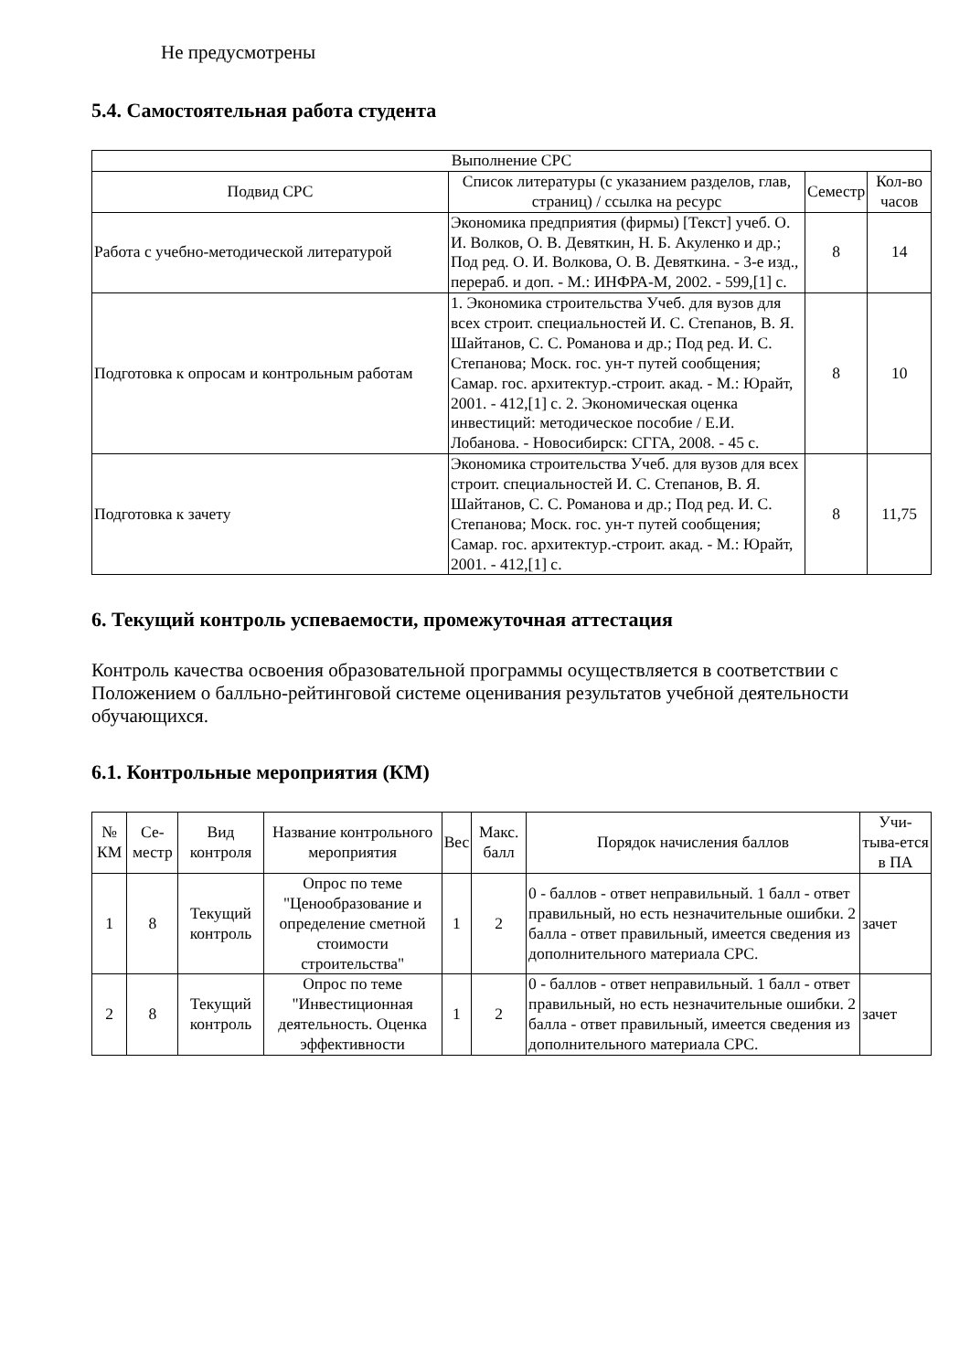Не предусмотрены
5.4. Самостоятельная работа студента
| Выполнение СРС | | | |
| --- | --- | --- | --- |
| Подвид СРС | Список литературы (с указанием разделов, глав, страниц) / ссылка на ресурс | Семестр | Кол-во часов |
| Работа с учебно-методической литературой | Экономика предприятия (фирмы) [Текст] учеб. О. И. Волков, О. В. Девяткин, Н. Б. Акуленко и др.; Под ред. О. И. Волкова, О. В. Девяткина. - 3-е изд., перераб. и доп. - М.: ИНФРА-М, 2002. - 599,[1] с. | 8 | 14 |
| Подготовка к опросам и контрольным работам | 1. Экономика строительства Учеб. для вузов для всех строит. специальностей И. С. Степанов, В. Я. Шайтанов, С. С. Романова и др.; Под ред. И. С. Степанова; Моск. гос. ун-т путей сообщения; Самар. гос. архитектур.-строит. акад. - М.: Юрайт, 2001. - 412,[1] с. 2. Экономическая оценка инвестиций: методическое пособие / Е.И. Лобанова. - Новосибирск: СГГА, 2008. - 45 с. | 8 | 10 |
| Подготовка к зачету | Экономика строительства Учеб. для вузов для всех строит. специальностей И. С. Степанов, В. Я. Шайтанов, С. С. Романова и др.; Под ред. И. С. Степанова; Моск. гос. ун-т путей сообщения; Самар. гос. архитектур.-строит. акад. - М.: Юрайт, 2001. - 412,[1] с. | 8 | 11,75 |
6. Текущий контроль успеваемости, промежуточная аттестация
Контроль качества освоения образовательной программы осуществляется в соответствии с Положением о балльно-рейтинговой системе оценивания результатов учебной деятельности обучающихся.
6.1. Контрольные мероприятия (КМ)
| № КМ | Се-местр | Вид контроля | Название контрольного мероприятия | Вес | Макс. балл | Порядок начисления баллов | Учи-тыва-ется в ПА |
| --- | --- | --- | --- | --- | --- | --- | --- |
| 1 | 8 | Текущий контроль | Опрос по теме "Ценообразование и определение сметной стоимости строительства" | 1 | 2 | 0 - баллов - ответ неправильный. 1 балл - ответ правильный, но есть незначительные ошибки. 2 балла - ответ правильный, имеется сведения из дополнительного материала СРС. | зачет |
| 2 | 8 | Текущий контроль | Опрос по теме "Инвестиционная деятельность. Оценка эффективности | 1 | 2 | 0 - баллов - ответ неправильный. 1 балл - ответ правильный, но есть незначительные ошибки. 2 балла - ответ правильный, имеется сведения из дополнительного материала СРС. | зачет |